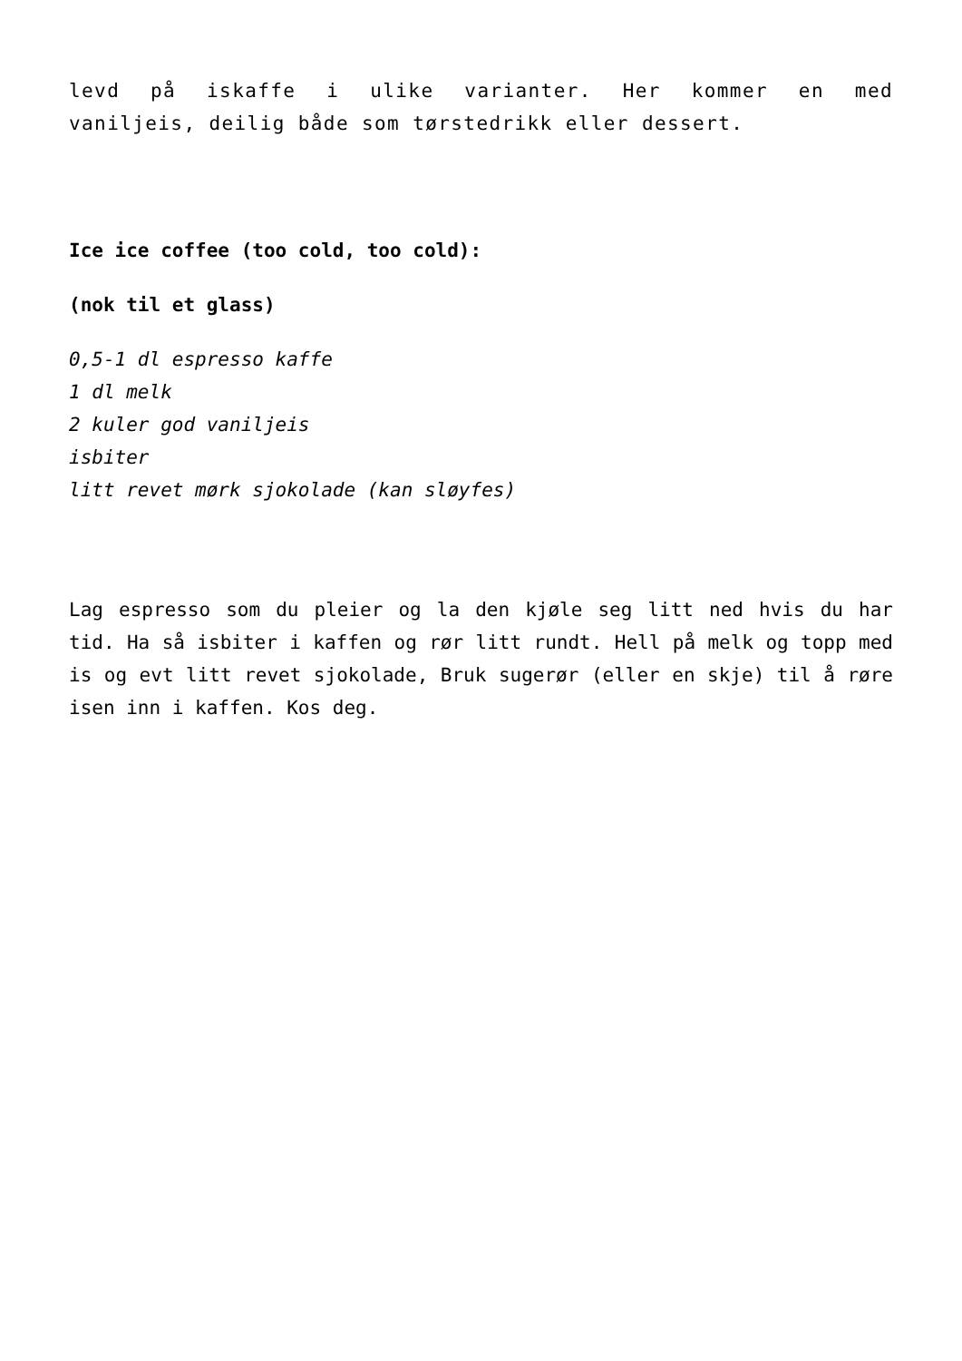levd på iskaffe i ulike varianter. Her kommer en med
vaniljeis, deilig både som tørstedrikk eller dessert.
Ice ice coffee (too cold, too cold):
(nok til et glass)
0,5-1 dl espresso kaffe
1 dl melk
2 kuler god vaniljeis
isbiter
litt revet mørk sjokolade (kan sløyfes)
Lag espresso som du pleier og la den kjøle seg litt ned hvis du har tid. Ha så isbiter i kaffen og rør litt rundt. Hell på melk og topp med is og evt litt revet sjokolade, Bruk sugerør (eller en skje) til å røre isen inn i kaffen. Kos deg.